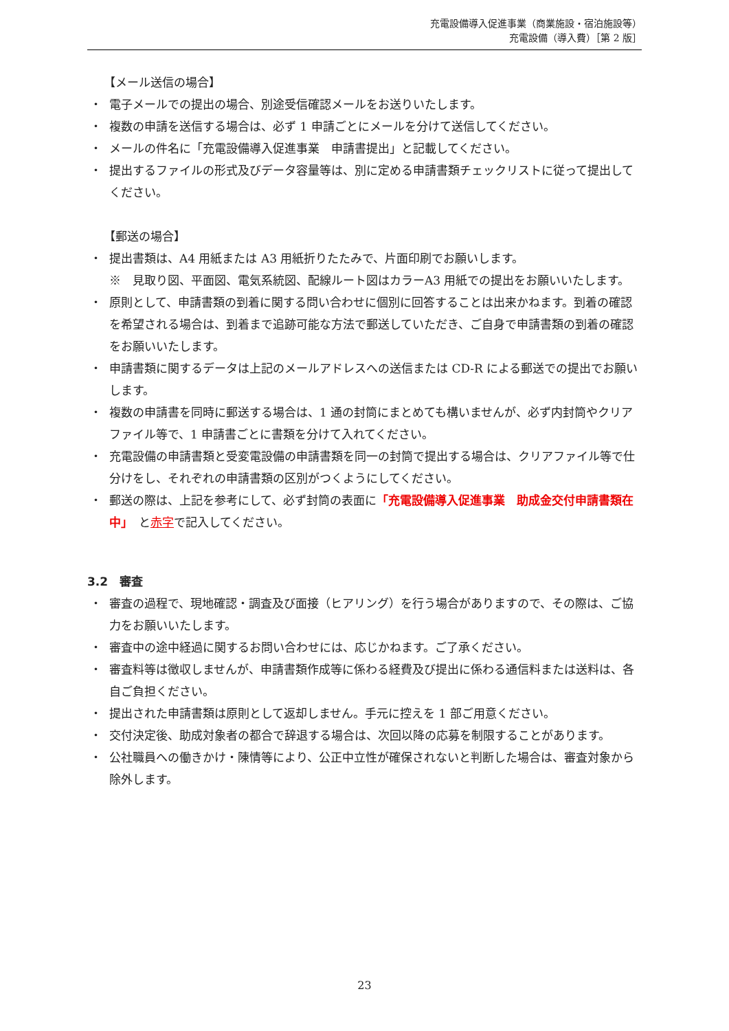充電設備導入促進事業（商業施設・宿泊施設等）
充電設備（導入費）［第 2 版］
【メール送信の場合】
・ 電子メールでの提出の場合、別途受信確認メールをお送りいたします。
・ 複数の申請を送信する場合は、必ず 1 申請ごとにメールを分けて送信してください。
・ メールの件名に「充電設備導入促進事業　申請書提出」と記載してください。
・ 提出するファイルの形式及びデータ容量等は、別に定める申請書類チェックリストに従って提出してください。
【郵送の場合】
・ 提出書類は、A4 用紙または A3 用紙折りたたみで、片面印刷でお願いします。
※　見取り図、平面図、電気系統図、配線ルート図はカラーA3 用紙での提出をお願いいたします。
・ 原則として、申請書類の到着に関する問い合わせに個別に回答することは出来かねます。到着の確認を希望される場合は、到着まで追跡可能な方法で郵送していただき、ご自身で申請書類の到着の確認をお願いいたします。
・ 申請書類に関するデータは上記のメールアドレスへの送信または CD-R による郵送での提出でお願いします。
・ 複数の申請書を同時に郵送する場合は、1 通の封筒にまとめても構いませんが、必ず内封筒やクリアファイル等で、1 申請書ごとに書類を分けて入れてください。
・ 充電設備の申請書類と受変電設備の申請書類を同一の封筒で提出する場合は、クリアファイル等で仕分けをし、それぞれの申請書類の区別がつくようにしてください。
・ 郵送の際は、上記を参考にして、必ず封筒の表面に「充電設備導入促進事業　助成金交付申請書類在中」　と赤字で記入してください。
3.2　審査
・ 審査の過程で、現地確認・調査及び面接（ヒアリング）を行う場合がありますので、その際は、ご協力をお願いいたします。
・ 審査中の途中経過に関するお問い合わせには、応じかねます。ご了承ください。
・ 審査料等は徴収しませんが、申請書類作成等に係わる経費及び提出に係わる通信料または送料は、各自ご負担ください。
・ 提出された申請書類は原則として返却しません。手元に控えを 1 部ご用意ください。
・ 交付決定後、助成対象者の都合で辞退する場合は、次回以降の応募を制限することがあります。
・ 公社職員への働きかけ・陳情等により、公正中立性が確保されないと判断した場合は、審査対象から除外します。
23